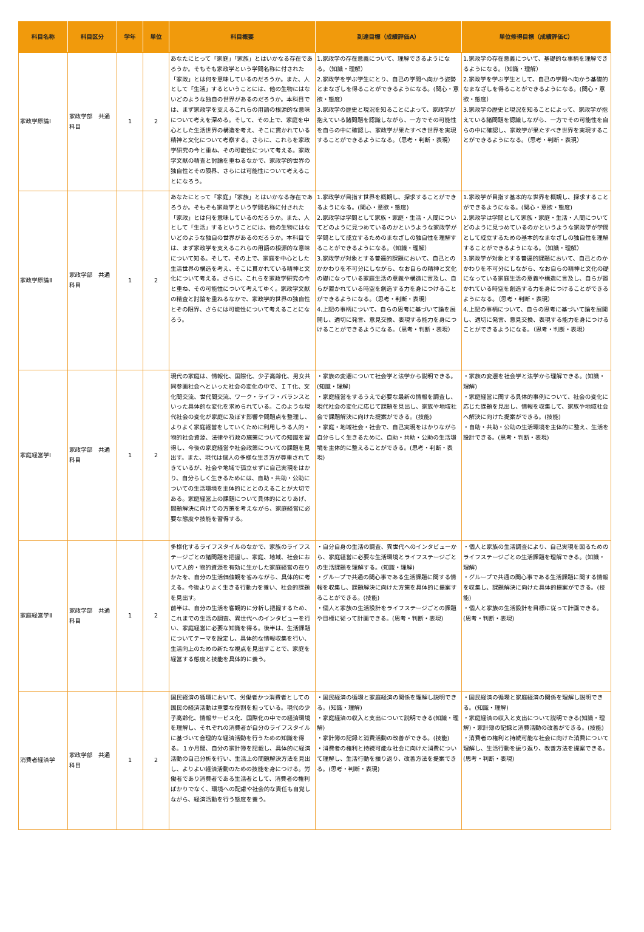| 科目名称 | 科目区分 | 学年 | 単位 | 科目概要 | 到達目標（成績評価A） | 単位修得目標（成績評価C） |
| --- | --- | --- | --- | --- | --- | --- |
| 家政学原論Ⅰ | 家政学部 共通科目 | 1 | 2 | あなたにとって「家庭」「家族」とはいかなる存在であろうか。そもそも家政学という学問名称に付された「家政」とは何を意味しているのだろうか。また、人として「生活」するということには、他の生物にはないどのような独自の世界があるのだろうか。本科目では、まず家政学を支えるこれらの用語の根源的な意味について考えを深める。そして、その上で、家庭を中心とした生活世界の構造を考え、そこに貫かれている精神と文化について考察する。さらに、これらを家政学研究の今と重ね、その可能性について考える。家政学文献の精査と討論を重ねるなかで、家政学的世界の独自性とその限界、さらには可能性について考えることになろう。 | 1.家政学の存在意義について、理解できるようになる。（知識・理解） 2.家政学を学ぶ学生にとり、自己の学問へ向かう姿勢とまなざしを得ることができるようになる。(関心・意欲・態度） 3.家政学の歴史と現況を知ることによって、家政学が抱えている諸問題を認識しながら、一方でその可能性を自らの中に確認し、家政学が果たすべき世界を実現することができるようになる。（思考・判断・表現） | 1.家政学の存在意義について、基礎的な事柄を理解できるようになる。（知識・理解） 2.家政学を学ぶ学生として、自己の学問へ向かう基礎的なまなざしを得ることができるようになる。(関心・意欲・態度） 3.家政学の歴史と現況を知ることによって、家政学が抱えている諸問題を認識しながら、一方でその可能性を自らの中に確認し、家政学が果たすべき世界を実現することができるようになる。（思考・判断・表現） |
| 家政学原論Ⅱ | 家政学部 共通科目 | 1 | 2 | あなたにとって「家庭」「家族」とはいかなる存在であろうか。そもそも家政学という学問名称に付された「家政」とは何を意味しているのだろうか。また、人として「生活」するということには、他の生物にはないどのような独自の世界があるのだろうか。本科目では、まず家政学を支えるこれらの用語の根源的な意味について知る。そして、その上で、家庭を中心とした生活世界の構造を考え、そこに貫かれている精神と文化について考える。さらに、これらを家政学研究の今と重ね、その可能性について考えてゆく。家政学文献の精査と討論を重ねるなかで、家政学的世界の独自性とその限界、さらには可能性について考えることになろう。 | 1.家政学が目指す世界を概観し、探求することができるようになる。(関心・意欲・態度) 2.家政学は学問として家族・家庭・生活・人間についてどのように見つめているのかというような家政学が学問として成立するためのまなざしの独自性を理解することができるようになる。（知識・理解） 3.家政学が対象とする普遍的課題において、自己とのかかわりを不可分にしながら、なお自らの精神と文化の礎になっている家庭生活の意義や構造に言及し、自らが置かれている時空を創造する力を身につけることができるようになる。（思考・判断・表現） 4.上記の事柄について、自らの思考に基づいて論を展開し、適切に発言、意見交換、表現する能力を身につけることができるようになる。（思考・判断・表現） | 1.家政学が目指す基本的な世界を概観し、探求することができるようになる。(関心・意欲・態度) 2.家政学は学問として家族・家庭・生活・人間についてどのように見つめているのかというような家政学が学問として成立するための基本的なまなざしの独自性を理解することができるようになる。（知識・理解） 3.家政学が対象とする普遍的課題において、自己とのかかわりを不可分にしながら、なお自らの精神と文化の礎になっている家庭生活の意義や構造に言及し、自らが置かれている時空を創造する力を身につけることができるようになる。（思考・判断・表現） 4.上記の事柄について、自らの思考に基づいて論を展開し、適切に発言、意見交換、表現する能力を身につけることができるようになる。（思考・判断・表現） |
| 家庭経営学Ⅰ | 家政学部 共通科目 | 1 | 2 | 現代の家庭は、情報化、国際化、少子高齢化、男女共同参画社会へといった社会の変化の中で、ＩＴ化、文化間交流、世代間交流、ワーク・ライフ・バランスといった具体的な変化を求められている。このような現代社会の変化が家庭に及ぼす影響や問題点を整理し、よりよく家庭経営をしていくために利用しうる人的・物的社会資源、法律や行政の施策についての知識を習得し、今後の家庭経営や社会政策についての課題を見出す。また、現代は個人の多様な生き方が尊重されてきているが、社会や地域で孤立せずに自己実現をはかり、自分らしく生きるためには、自助・共助・公助についての生活環境を主体的にととのえることが大切である。家庭経営上の課題について具体的にとりあげ、問題解決に向けての方策を考えながら、家庭経営に必要な態度や技能を習得する。 | ・家族の変遷について社会学と法学から説明できる。(知識・理解) ・家庭経営をするうえで必要な最新の情報を調査し、現代社会の変化に応じて課題を見出し、家族や地域社会で課題解決に向けた提案ができる。(技能) ・家庭・地域社会・社会で、自己実現をはかりながら自分らしく生きるために、自助・共助・公助の生活環境を主体的に整えることができる。(思考・判断・表現) | ・家族の変遷を社会学と法学から理解できる。(知識・理解) ・家庭経営に関する具体的事例について、社会の変化に応じた課題を見出し、情報を収集して、家族や地域社会へ解決に向けた提案ができる。(技能) ・自助・共助・公助の生活環境を主体的に整え、生活を設計できる。(思考・判断・表現) |
| 家庭経営学Ⅱ | 家政学部 共通科目 | 1 | 2 | 多様化するライフスタイルのなかで、家族のライフステージごとの諸問題を把握し、家庭、地域、社会において人的・物的資源を有効に生かした家庭経営の在りかたを、自分の生活価値観を省みながら、具体的に考える。今後よりよく生きる行動力を養い、社会的課題を見出す。 前半は、自分の生活を客観的に分析し把握するため、これまでの生活の調査、異世代へのインタビューを行い、家庭経営に必要な知識を得る。後半は、生活課題についてテーマを設定し、具体的な情報収集を行い、生活向上のための新たな視点を見出すことで、家庭を経営する態度と技能を具体的に養う。 | ・自分自身の生活の調査、異世代へのインタビューから、家庭経営に必要な生活環境とライフステージごとの生活課題を理解する。(知識・理解) ・グループで共通の関心事である生活課題に関する情報を収集し、課題解決に向けた方策を具体的に提案することができる。(技能) ・個人と家族の生活設計をライフステージごとの課題や目標に従って計画できる。(思考・判断・表現) | ・個人と家族の生活調査により、自己実現を図るためのライフステージごとの生活課題を理解できる。(知識・理解) ・グループで共通の関心事である生活課題に関する情報を収集し、課題解決に向けた具体的提案ができる。(技能) ・個人と家族の生活設計を目標に従って計画できる。(思考・判断・表現) |
| 消費者経済学 | 家政学部 共通科目 | 1 | 2 | 国民経済の循環において、労働者かつ消費者としての国民の経済活動は重要な役割を担っている。現代の少子高齢化、情報サービス化、国際化の中での経済環境を理解し、それぞれの消費者が自分のライフスタイルに基づいて合理的な経済活動を行うための知識を得る。１か月間、自分の家計簿を記載し、具体的に経済活動の自己分析を行い、生活上の問題解決方法を見出し、よりよい経済活動のための技能を身につける。労働者であり消費者である生活者として、消費者の権利ばかりでなく、環境への配慮や社会的な責任も自覚しながら、経済活動を行う態度を養う。 | ・国民経済の循環と家庭経済の関係を理解し説明できる。(知識・理解) ・家庭経済の収入と支出について説明できる(知識・理解) ・家計簿の記録と消費活動の改善ができる。(技能) ・消費者の権利と持続可能な社会に向けた消費について理解し、生活行動を振り返り、改善方法を提案できる。(思考・判断・表現) | ・国民経済の循環と家庭経済の関係を理解し説明できる。(知識・理解) ・家庭経済の収入と支出について説明できる(知識・理解)・家計簿の記録と消費活動の改善ができる。(技能) ・消費者の権利と持続可能な社会に向けた消費について理解し、生活行動を振り返り、改善方法を提案できる。(思考・判断・表現) |